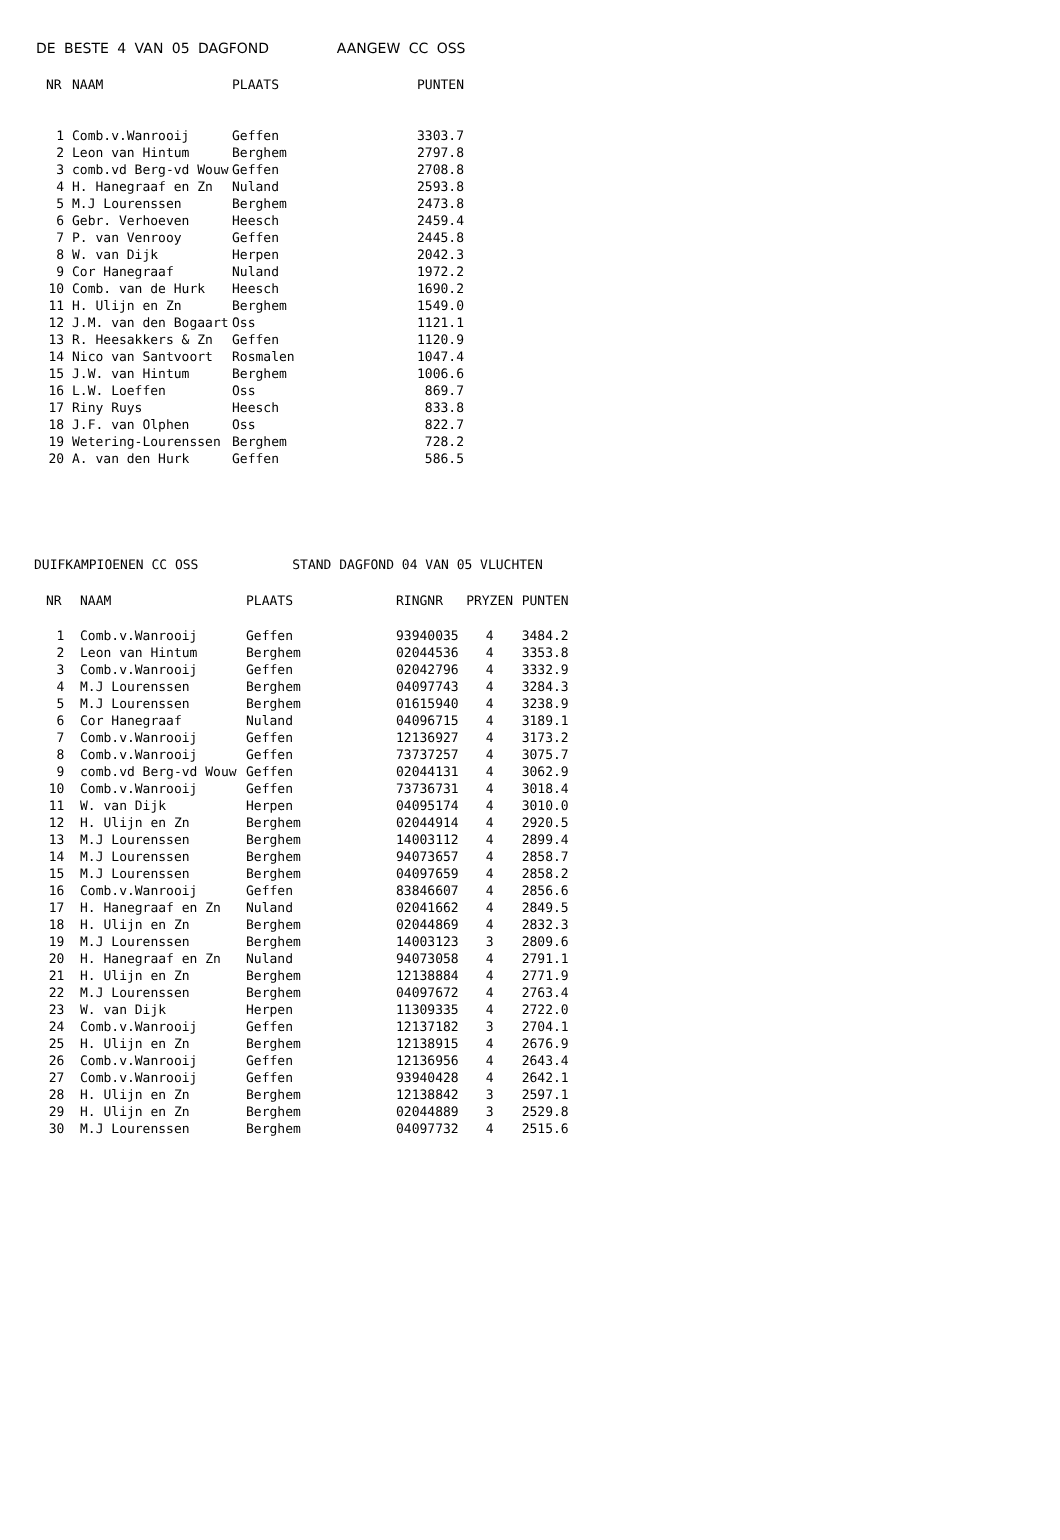DE BESTE 4 VAN 05 DAGFOND AANGEW CC OSS
| NR | NAAM | PLAATS | PUNTEN |
| --- | --- | --- | --- |
| 1 | Comb.v.Wanrooij | Geffen | 3303.7 |
| 2 | Leon van Hintum | Berghem | 2797.8 |
| 3 | comb.vd Berg-vd Wouw | Geffen | 2708.8 |
| 4 | H. Hanegraaf en Zn | Nuland | 2593.8 |
| 5 | M.J Lourenssen | Berghem | 2473.8 |
| 6 | Gebr. Verhoeven | Heesch | 2459.4 |
| 7 | P. van Venrooy | Geffen | 2445.8 |
| 8 | W. van Dijk | Herpen | 2042.3 |
| 9 | Cor Hanegraaf | Nuland | 1972.2 |
| 10 | Comb. van de Hurk | Heesch | 1690.2 |
| 11 | H. Ulijn en Zn | Berghem | 1549.0 |
| 12 | J.M. van den Bogaart | Oss | 1121.1 |
| 13 | R. Heesakkers & Zn | Geffen | 1120.9 |
| 14 | Nico van Santvoort | Rosmalen | 1047.4 |
| 15 | J.W. van Hintum | Berghem | 1006.6 |
| 16 | L.W. Loeffen | Oss | 869.7 |
| 17 | Riny Ruys | Heesch | 833.8 |
| 18 | J.F. van Olphen | Oss | 822.7 |
| 19 | Wetering-Lourenssen | Berghem | 728.2 |
| 20 | A. van den Hurk | Geffen | 586.5 |
DUIFKAMPIOENEN CC OSS STAND DAGFOND 04 VAN 05 VLUCHTEN
| NR | NAAM | PLAATS | RINGNR | PRYZEN | PUNTEN |
| --- | --- | --- | --- | --- | --- |
| 1 | Comb.v.Wanrooij | Geffen | 93940035 | 4 | 3484.2 |
| 2 | Leon van Hintum | Berghem | 02044536 | 4 | 3353.8 |
| 3 | Comb.v.Wanrooij | Geffen | 02042796 | 4 | 3332.9 |
| 4 | M.J Lourenssen | Berghem | 04097743 | 4 | 3284.3 |
| 5 | M.J Lourenssen | Berghem | 01615940 | 4 | 3238.9 |
| 6 | Cor Hanegraaf | Nuland | 04096715 | 4 | 3189.1 |
| 7 | Comb.v.Wanrooij | Geffen | 12136927 | 4 | 3173.2 |
| 8 | Comb.v.Wanrooij | Geffen | 73737257 | 4 | 3075.7 |
| 9 | comb.vd Berg-vd Wouw | Geffen | 02044131 | 4 | 3062.9 |
| 10 | Comb.v.Wanrooij | Geffen | 73736731 | 4 | 3018.4 |
| 11 | W. van Dijk | Herpen | 04095174 | 4 | 3010.0 |
| 12 | H. Ulijn en Zn | Berghem | 02044914 | 4 | 2920.5 |
| 13 | M.J Lourenssen | Berghem | 14003112 | 4 | 2899.4 |
| 14 | M.J Lourenssen | Berghem | 94073657 | 4 | 2858.7 |
| 15 | M.J Lourenssen | Berghem | 04097659 | 4 | 2858.2 |
| 16 | Comb.v.Wanrooij | Geffen | 83846607 | 4 | 2856.6 |
| 17 | H. Hanegraaf en Zn | Nuland | 02041662 | 4 | 2849.5 |
| 18 | H. Ulijn en Zn | Berghem | 02044869 | 4 | 2832.3 |
| 19 | M.J Lourenssen | Berghem | 14003123 | 3 | 2809.6 |
| 20 | H. Hanegraaf en Zn | Nuland | 94073058 | 4 | 2791.1 |
| 21 | H. Ulijn en Zn | Berghem | 12138884 | 4 | 2771.9 |
| 22 | M.J Lourenssen | Berghem | 04097672 | 4 | 2763.4 |
| 23 | W. van Dijk | Herpen | 11309335 | 4 | 2722.0 |
| 24 | Comb.v.Wanrooij | Geffen | 12137182 | 3 | 2704.1 |
| 25 | H. Ulijn en Zn | Berghem | 12138915 | 4 | 2676.9 |
| 26 | Comb.v.Wanrooij | Geffen | 12136956 | 4 | 2643.4 |
| 27 | Comb.v.Wanrooij | Geffen | 93940428 | 4 | 2642.1 |
| 28 | H. Ulijn en Zn | Berghem | 12138842 | 3 | 2597.1 |
| 29 | H. Ulijn en Zn | Berghem | 02044889 | 3 | 2529.8 |
| 30 | M.J Lourenssen | Berghem | 04097732 | 4 | 2515.6 |